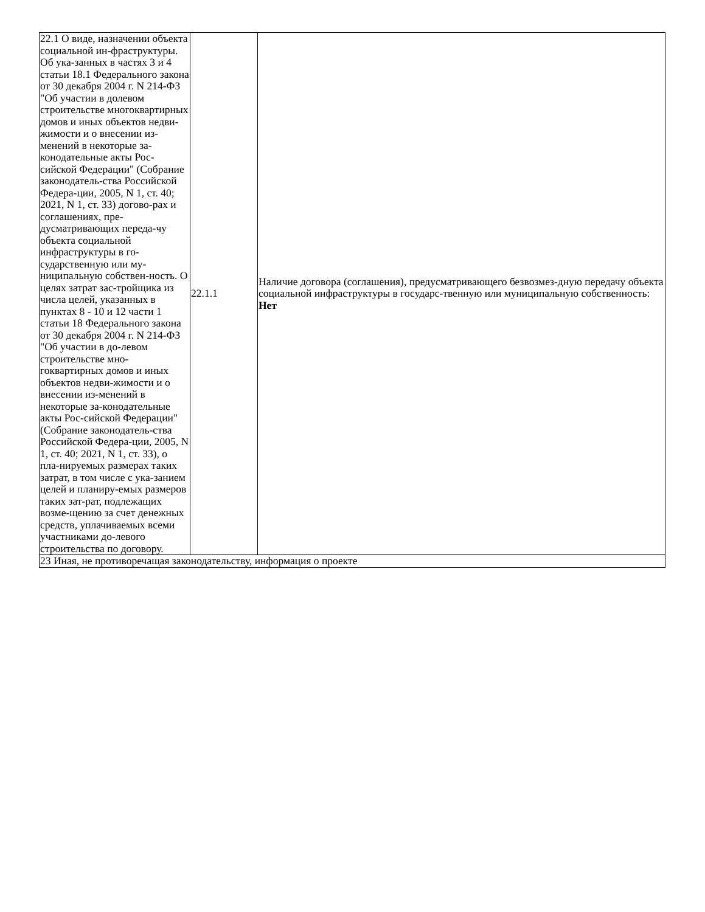| 22.1 О виде, назначении объекта социальной ин-фраструктуры. Об ука-занных в частях 3 и 4 статьи 18.1 Федерального закона от 30 декабря 2004 г. N 214-ФЗ "Об участии в долевом строительстве многоквартирных домов и иных объектов недви-жимости и о внесении из-менений в некоторые за-конодательные акты Рос-сийской Федерации" (Собрание законодатель-ства Российской Федера-ции, 2005, N 1, ст. 40; 2021, N 1, ст. 33) догово-рах и соглашениях, пре-дусматривающих переда-чу объекта социальной инфраструктуры в го-сударственную или му-ниципальную собствен-ность. О целях затрат зас-тройщика из числа целей, указанных в пунктах 8 - 10 и 12 части 1 статьи 18 Федерального закона от 30 декабря 2004 г. N 214-ФЗ "Об участии в до-левом строительстве мно-гоквартирных домов и иных объектов недви-жимости и о внесении из-менений в некоторые за-конодательные акты Рос-сийской Федерации" (Собрание законодатель-ства Российской Федера-ции, 2005, N 1, ст. 40; 2021, N 1, ст. 33), о пла-нируемых размерах таких затрат, в том числе с ука-занием целей и планиру-емых размеров таких зат-рат, подлежащих возме-щению за счет денежных средств, уплачиваемых всеми участниками до-левого строительства по договору. | 22.1.1 | Наличие договора (соглашения), предусматривающего безвозмез-дную передачу объекта социальной инфраструктуры в государс-твенную или муниципальную собственность: Нет |
| 23 Иная, не противоречащая законодательству, информация о проекте | | |